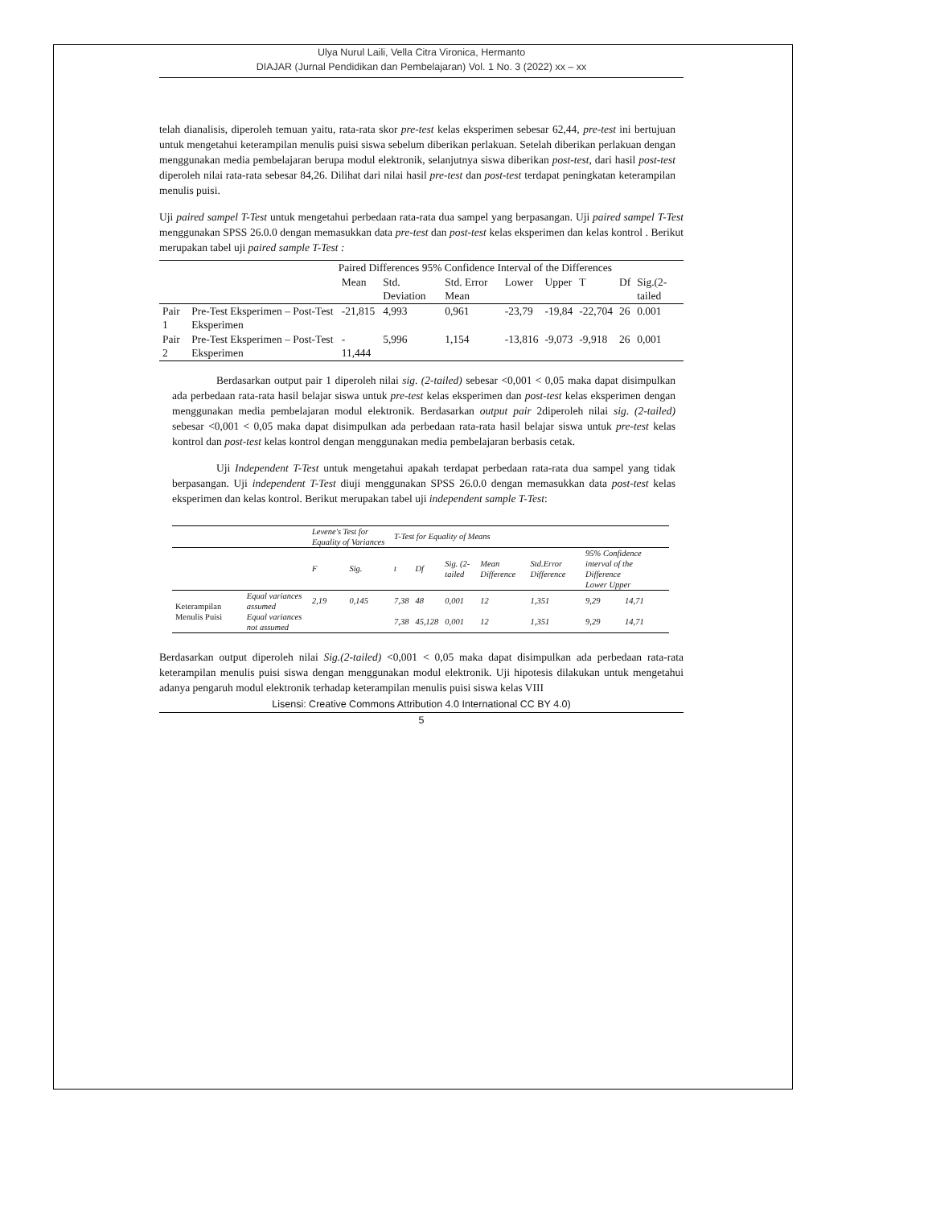Ulya Nurul Laili, Vella Citra Vironica, Hermanto
DIAJAR (Jurnal Pendidikan dan Pembelajaran) Vol. 1 No. 3 (2022) xx – xx
telah dianalisis, diperoleh temuan yaitu, rata-rata skor pre-test kelas eksperimen sebesar 62,44, pre-test ini bertujuan untuk mengetahui keterampilan menulis puisi siswa sebelum diberikan perlakuan. Setelah diberikan perlakuan dengan menggunakan media pembelajaran berupa modul elektronik, selanjutnya siswa diberikan post-test, dari hasil post-test diperoleh nilai rata-rata sebesar 84,26. Dilihat dari nilai hasil pre-test dan post-test terdapat peningkatan keterampilan menulis puisi.
Uji paired sampel T-Test untuk mengetahui perbedaan rata-rata dua sampel yang berpasangan. Uji paired sampel T-Test menggunakan SPSS 26.0.0 dengan memasukkan data pre-test dan post-test kelas eksperimen dan kelas kontrol . Berikut merupakan tabel uji paired sample T-Test :
| | | Paired Differences 95% Confidence Interval of the Differences | | | | | | | |
| | | Mean | Std. Deviation | Std. Error Mean | Lower | Upper | T | Df | Sig.(2-tailed |
| Pair 1 | Pre-Test Eksperimen – Post-Test Eksperimen | -21,815 | 4,993 | 0,961 | -23,79 | -19,84 | -22,704 | 26 | 0.001 |
| Pair 2 | Pre-Test Eksperimen – Post-Test Eksperimen | - 11,444 | 5,996 | 1,154 | -13,816 | -9,073 | -9,918 | 26 | 0,001 |
Berdasarkan output pair 1 diperoleh nilai sig. (2-tailed) sebesar <0,001 < 0,05 maka dapat disimpulkan ada perbedaan rata-rata hasil belajar siswa untuk pre-test kelas eksperimen dan post-test kelas eksperimen dengan menggunakan media pembelajaran modul elektronik. Berdasarkan output pair 2diperoleh nilai sig. (2-tailed) sebesar <0,001 < 0,05 maka dapat disimpulkan ada perbedaan rata-rata hasil belajar siswa untuk pre-test kelas kontrol dan post-test kelas kontrol dengan menggunakan media pembelajaran berbasis cetak.
Uji Independent T-Test untuk mengetahui apakah terdapat perbedaan rata-rata dua sampel yang tidak berpasangan. Uji independent T-Test diuji menggunakan SPSS 26.0.0 dengan memasukkan data post-test kelas eksperimen dan kelas kontrol. Berikut merupakan tabel uji independent sample T-Test:
| | | Levene's Test for Equality of Variances | | T-Test for Equality of Means | | | | | | |
| | | F | Sig. | t | Df | Sig. (2-tailed | Mean Difference | Std.Error Difference | 95% Confidence interval of the Difference Lower Upper | |
| Keterampilan Menulis Puisi | Equal variances assumed | 2,19 | 0,145 | 7,38 | 48 | 0,001 | 12 | 1,351 | 9,29 | 14,71 |
| | Equal variances not assumed | | | 7,38 | 45,128 | 0,001 | 12 | 1,351 | 9,29 | 14,71 |
Berdasarkan output diperoleh nilai Sig.(2-tailed) <0,001 < 0,05 maka dapat disimpulkan ada perbedaan rata-rata keterampilan menulis puisi siswa dengan menggunakan modul elektronik. Uji hipotesis dilakukan untuk mengetahui adanya pengaruh modul elektronik terhadap keterampilan menulis puisi siswa kelas VIII
Lisensi: Creative Commons Attribution 4.0 International CC BY 4.0)
5